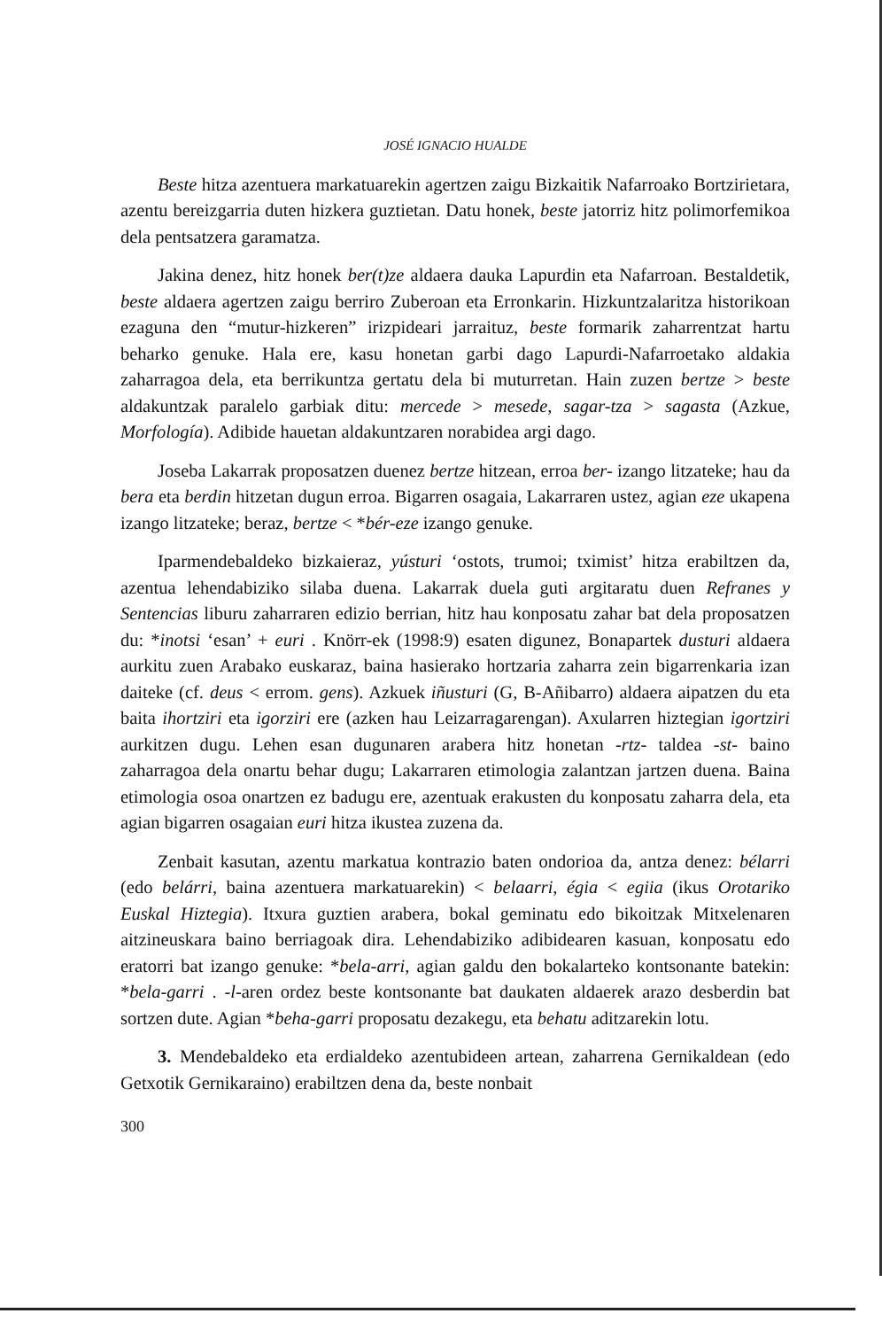JOSÉ IGNACIO HUALDE
Beste hitza azentuera markatuarekin agertzen zaigu Bizkaitik Nafarroako Bortzirietara, azentu bereizgarria duten hizkera guztietan. Datu honek, beste jatorriz hitz polimorfemikoa dela pentsatzera garamatza.
Jakina denez, hitz honek ber(t)ze aldaera dauka Lapurdin eta Nafarroan. Bestaldetik, beste aldaera agertzen zaigu berriro Zuberoan eta Erronkarin. Hizkuntzalaritza historikoan ezaguna den “mutur-hizkeren” irizpideari jarraituz, beste formarik zaharrentzat hartu beharko genuke. Hala ere, kasu honetan garbi dago Lapurdi-Nafarroetako aldakia zaharragoa dela, eta berrikuntza gertatu dela bi muturretan. Hain zuzen bertze > beste aldakuntzak paralelo garbiak ditu: mercede > mesede, sagar-tza > sagasta (Azkue, Morfología). Adibide hauetan aldakuntzaren norabidea argi dago.
Joseba Lakarrak proposatzen duenez bertze hitzean, erroa ber- izango litzateke; hau da bera eta berdin hitzetan dugun erroa. Bigarren osagaia, Lakarraren ustez, agian eze ukapena izango litzateke; beraz, bertze < *bér-eze izango genuke.
Iparmendebaldeko bizkaieraz, yústuri ‘ostots, trumoi; tximist’ hitza erabiltzen da, azentua lehendabiziko silaba duena. Lakarrak duela guti argitaratu duen Refranes y Sentencias liburu zaharraren edizio berrian, hitz hau konposatu zahar bat dela proposatzen du: *inotsi ‘esan’ + euri . Knörr-ek (1998:9) esaten digunez, Bonapartek dusturi aldaera aurkitu zuen Arabako euskaraz, baina hasierako hortzaria zaharra zein bigarrenkaria izan daiteke (cf. deus < errom. gens). Azkuek iñusturi (G, B-Añibarro) aldaera aipatzen du eta baita ihortziri eta igorziri ere (azken hau Leizarragarengan). Axularren hiztegian igortziri aurkitzen dugu. Lehen esan dugunaren arabera hitz honetan -rtz- taldea -st- baino zaharragoa dela onartu behar dugu; Lakarraren etimologia zalantzan jartzen duena. Baina etimologia osoa onartzen ez badugu ere, azentuak erakusten du konposatu zaharra dela, eta agian bigarren osagaian euri hitza ikustea zuzena da.
Zenbait kasutan, azentu markatua kontrazio baten ondorioa da, antza denez: bélarri (edo belárri, baina azentuera markatuarekin) < belaarri, égia < egiia (ikus Orotariko Euskal Hiztegia). Itxura guztien arabera, bokal geminatu edo bikoitzak Mitxelenaren aitzineuskara baino berriagoak dira. Lehendabiziko adibidearen kasuan, konposatu edo eratorri bat izango genuke: *bela-arri, agian galdu den bokalarteko kontsonante batekin: *bela-garri . -l-aren ordez beste kontsonante bat daukaten aldaerek arazo desberdin bat sortzen dute. Agian *beha-garri proposatu dezakegu, eta behatu aditzarekin lotu.
3. Mendebaldeko eta erdialdeko azentubideen artean, zaharrena Gernikaldean (edo Getxotik Gernikaraino) erabiltzen dena da, beste nonbait
300